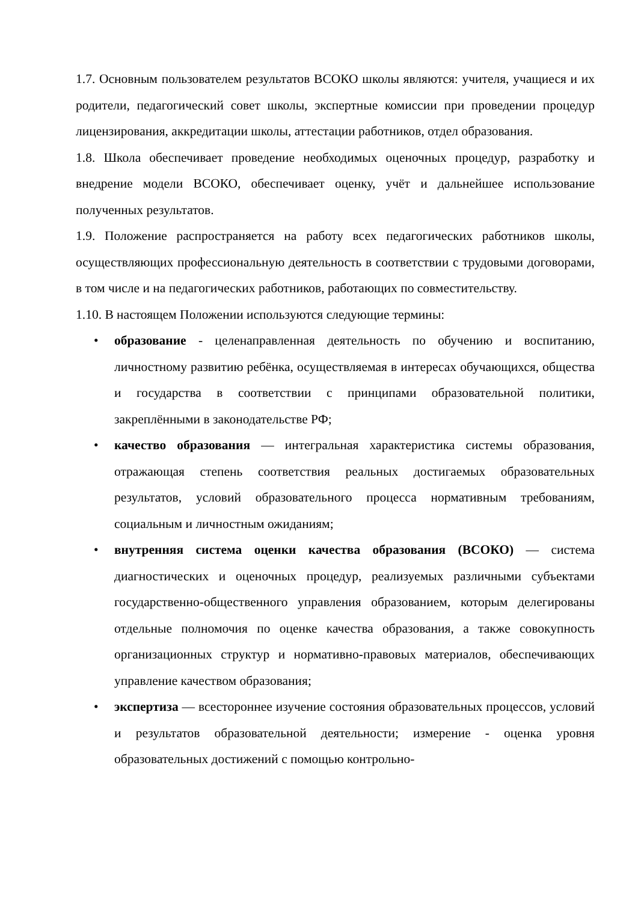1.7. Основным пользователем результатов ВСОКО школы являются: учителя, учащиеся и их родители, педагогический совет школы, экспертные комиссии при проведении процедур лицензирования, аккредитации школы, аттестации работников, отдел образования.
1.8. Школа обеспечивает проведение необходимых оценочных процедур, разработку и внедрение модели ВСОКО, обеспечивает оценку, учёт и дальнейшее использование полученных результатов.
1.9. Положение распространяется на работу всех педагогических работников школы, осуществляющих профессиональную деятельность в соответствии с трудовыми договорами, в том числе и на педагогических работников, работающих по совместительству.
1.10. В настоящем Положении используются следующие термины:
• образование - целенаправленная деятельность по обучению и воспитанию, личностному развитию ребёнка, осуществляемая в интересах обучающихся, общества и государства в соответствии с принципами образовательной политики, закреплёнными в законодательстве РФ;
• качество образования — интегральная характеристика системы образования, отражающая степень соответствия реальных достигаемых образовательных результатов, условий образовательного процесса нормативным требованиям, социальным и личностным ожиданиям;
• внутренняя система оценки качества образования (ВСОКО) — система диагностических и оценочных процедур, реализуемых различными субъектами государственно-общественного управления образованием, которым делегированы отдельные полномочия по оценке качества образования, а также совокупность организационных структур и нормативно-правовых материалов, обеспечивающих управление качеством образования;
• экспертиза — всестороннее изучение состояния образовательных процессов, условий и результатов образовательной деятельности; измерение - оценка уровня образовательных достижений с помощью контрольно-